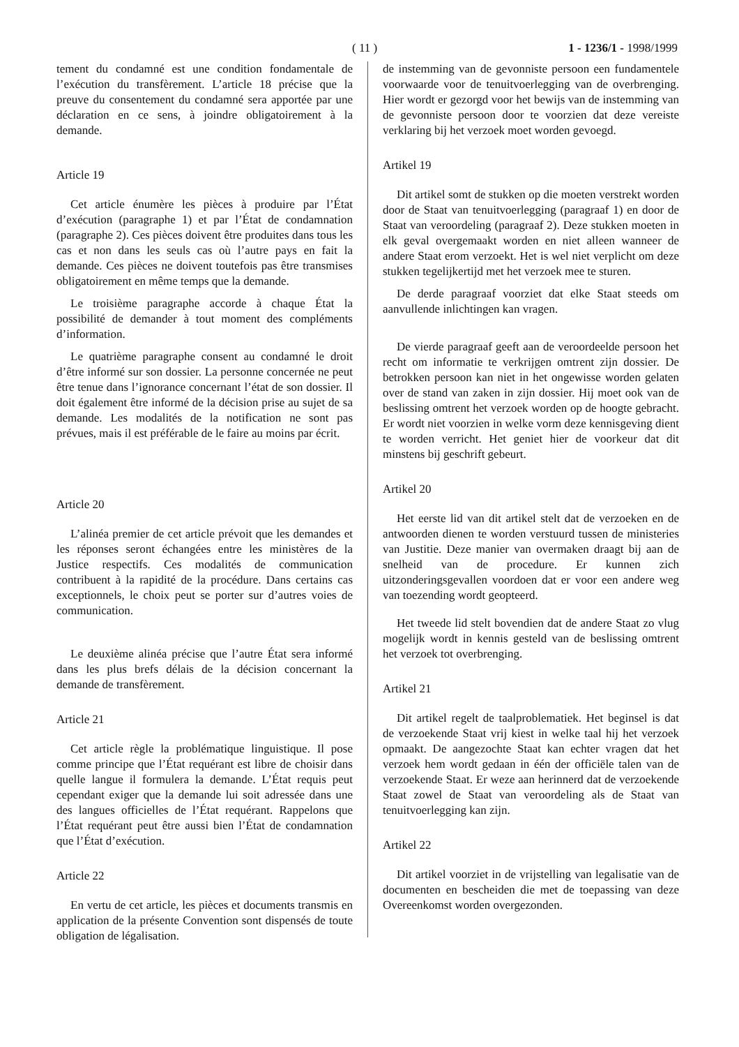( 11 ) 1 - 1236/1 - 1998/1999
tement du condamné est une condition fondamentale de l’exécution du transfèrement. L’article 18 précise que la preuve du consentement du condamné sera apportée par une déclaration en ce sens, à joindre obligatoirement à la demande.
Article 19
Cet article énumère les pièces à produire par l’État d’exécution (paragraphe 1) et par l’État de condamnation (paragraphe 2). Ces pièces doivent être produites dans tous les cas et non dans les seuls cas où l’autre pays en fait la demande. Ces pièces ne doivent toutefois pas être transmises obligatoirement en même temps que la demande.
Le troisième paragraphe accorde à chaque État la possibilité de demander à tout moment des compléments d’information.
Le quatrième paragraphe consent au condamné le droit d’être informé sur son dossier. La personne concernée ne peut être tenue dans l’ignorance concernant l’état de son dossier. Il doit également être informé de la décision prise au sujet de sa demande. Les modalités de la notification ne sont pas prévues, mais il est préférable de le faire au moins par écrit.
Article 20
L’alinéa premier de cet article prévoit que les demandes et les réponses seront échangées entre les ministères de la Justice respectifs. Ces modalités de communication contribuent à la rapidité de la procédure. Dans certains cas exceptionnels, le choix peut se porter sur d’autres voies de communication.
Le deuxième alinéa précise que l’autre État sera informé dans les plus brefs délais de la décision concernant la demande de transfèrement.
Article 21
Cet article règle la problématique linguistique. Il pose comme principe que l’État requérant est libre de choisir dans quelle langue il formulera la demande. L’État requis peut cependant exiger que la demande lui soit adressée dans une des langues officielles de l’État requérant. Rappelons que l’État requérant peut être aussi bien l’État de condamnation que l’État d’exécution.
Article 22
En vertu de cet article, les pièces et documents transmis en application de la présente Convention sont dispensés de toute obligation de légalisation.
de instemming van de gevonniste persoon een fundamentele voorwaarde voor de tenuitvoerlegging van de overbrenging. Hier wordt er gezorgd voor het bewijs van de instemming van de gevonniste persoon door te voorzien dat deze vereiste verklaring bij het verzoek moet worden gevoegd.
Artikel 19
Dit artikel somt de stukken op die moeten verstrekt worden door de Staat van tenuitvoerlegging (paragraaf 1) en door de Staat van veroordeling (paragraaf 2). Deze stukken moeten in elk geval overgemaakt worden en niet alleen wanneer de andere Staat erom verzoekt. Het is wel niet verplicht om deze stukken tegelijkertijd met het verzoek mee te sturen.
De derde paragraaf voorziet dat elke Staat steeds om aanvullende inlichtingen kan vragen.
De vierde paragraaf geeft aan de veroordeelde persoon het recht om informatie te verkrijgen omtrent zijn dossier. De betrokken persoon kan niet in het ongewisse worden gelaten over de stand van zaken in zijn dossier. Hij moet ook van de beslissing omtrent het verzoek worden op de hoogte gebracht. Er wordt niet voorzien in welke vorm deze kennisgeving dient te worden verricht. Het geniet hier de voorkeur dat dit minstens bij geschrift gebeurt.
Artikel 20
Het eerste lid van dit artikel stelt dat de verzoeken en de antwoorden dienen te worden verstuurd tussen de ministeries van Justitie. Deze manier van overmaken draagt bij aan de snelheid van de procedure. Er kunnen zich uitzonderingsgevallen voordoen dat er voor een andere weg van toezending wordt geopteerd.
Het tweede lid stelt bovendien dat de andere Staat zo vlug mogelijk wordt in kennis gesteld van de beslissing omtrent het verzoek tot overbrenging.
Artikel 21
Dit artikel regelt de taalproblematiek. Het beginsel is dat de verzoekende Staat vrij kiest in welke taal hij het verzoek opmaakt. De aangezochte Staat kan echter vragen dat het verzoek hem wordt gedaan in één der officiële talen van de verzoekende Staat. Er weze aan herinnerd dat de verzoekende Staat zowel de Staat van veroordeling als de Staat van tenuitvoerlegging kan zijn.
Artikel 22
Dit artikel voorziet in de vrijstelling van legalisatie van de documenten en bescheiden die met de toepassing van deze Overeenkomst worden overgezonden.